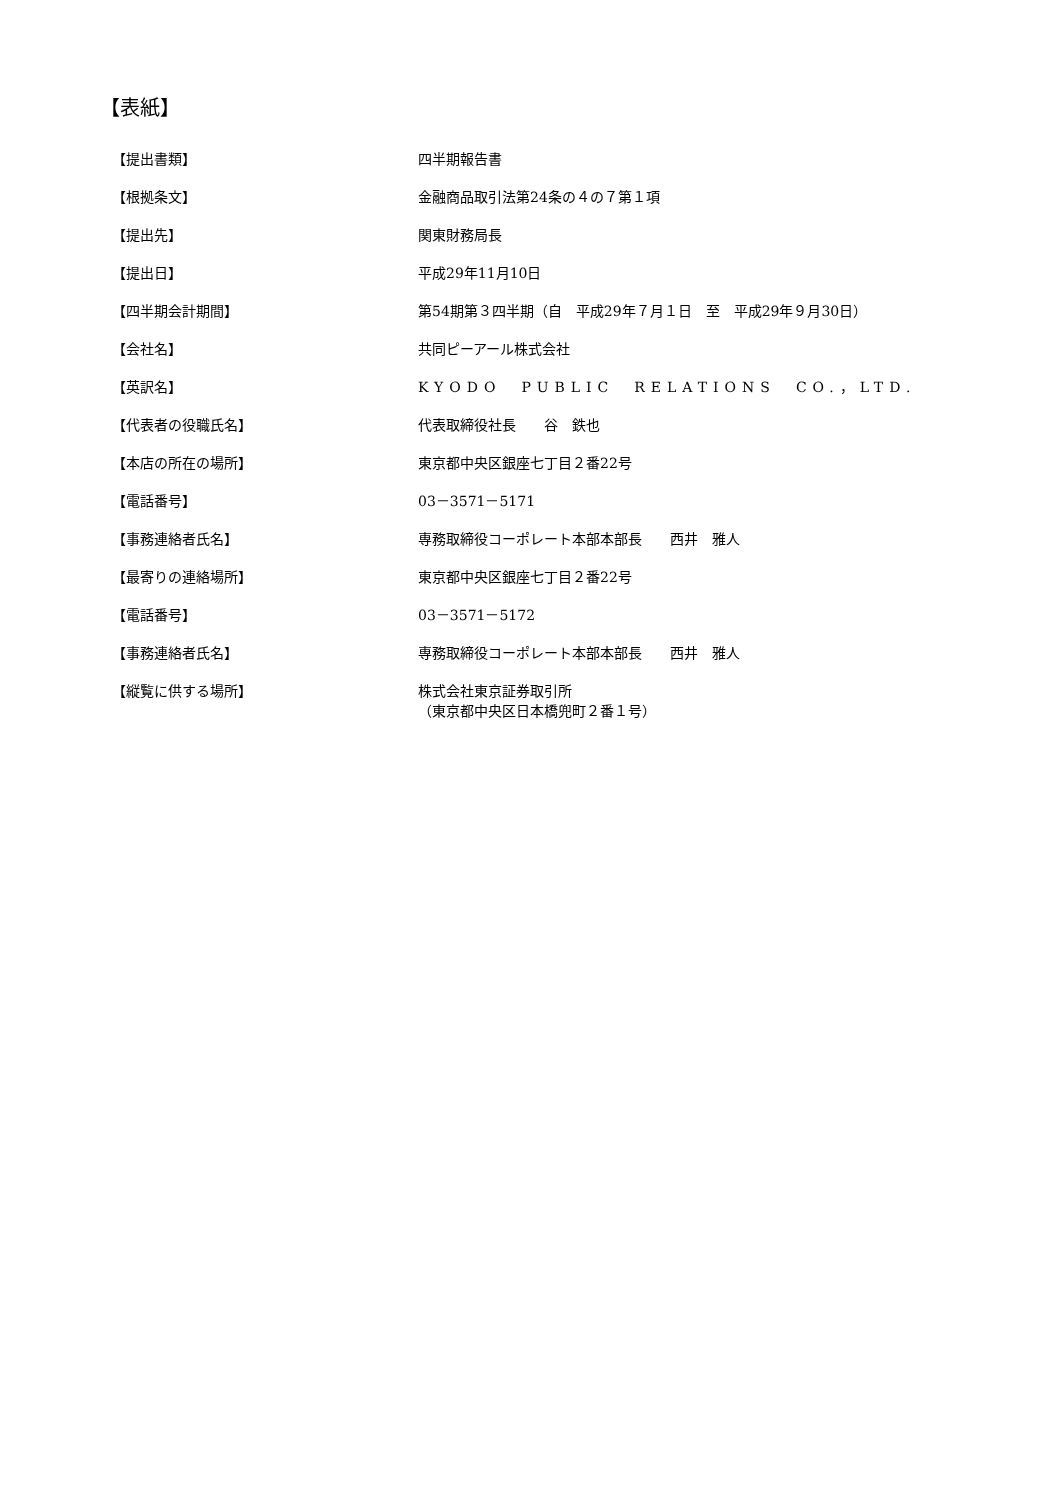【表紙】
| 【提出書類】 | 四半期報告書 |
| 【根拠条文】 | 金融商品取引法第24条の４の７第１項 |
| 【提出先】 | 関東財務局長 |
| 【提出日】 | 平成29年11月10日 |
| 【四半期会計期間】 | 第54期第３四半期（自 平成29年７月１日 至 平成29年９月30日） |
| 【会社名】 | 共同ピーアール株式会社 |
| 【英訳名】 | KYODO PUBLIC RELATIONS CO.，LTD. |
| 【代表者の役職氏名】 | 代表取締役社長 谷 鉄也 |
| 【本店の所在の場所】 | 東京都中央区銀座七丁目２番22号 |
| 【電話番号】 | 03－3571－5171 |
| 【事務連絡者氏名】 | 専務取締役コーポレート本部本部長 西井 雅人 |
| 【最寄りの連絡場所】 | 東京都中央区銀座七丁目２番22号 |
| 【電話番号】 | 03－3571－5172 |
| 【事務連絡者氏名】 | 専務取締役コーポレート本部本部長 西井 雅人 |
| 【縦覧に供する場所】 | 株式会社東京証券取引所 （東京都中央区日本橋兜町２番１号） |